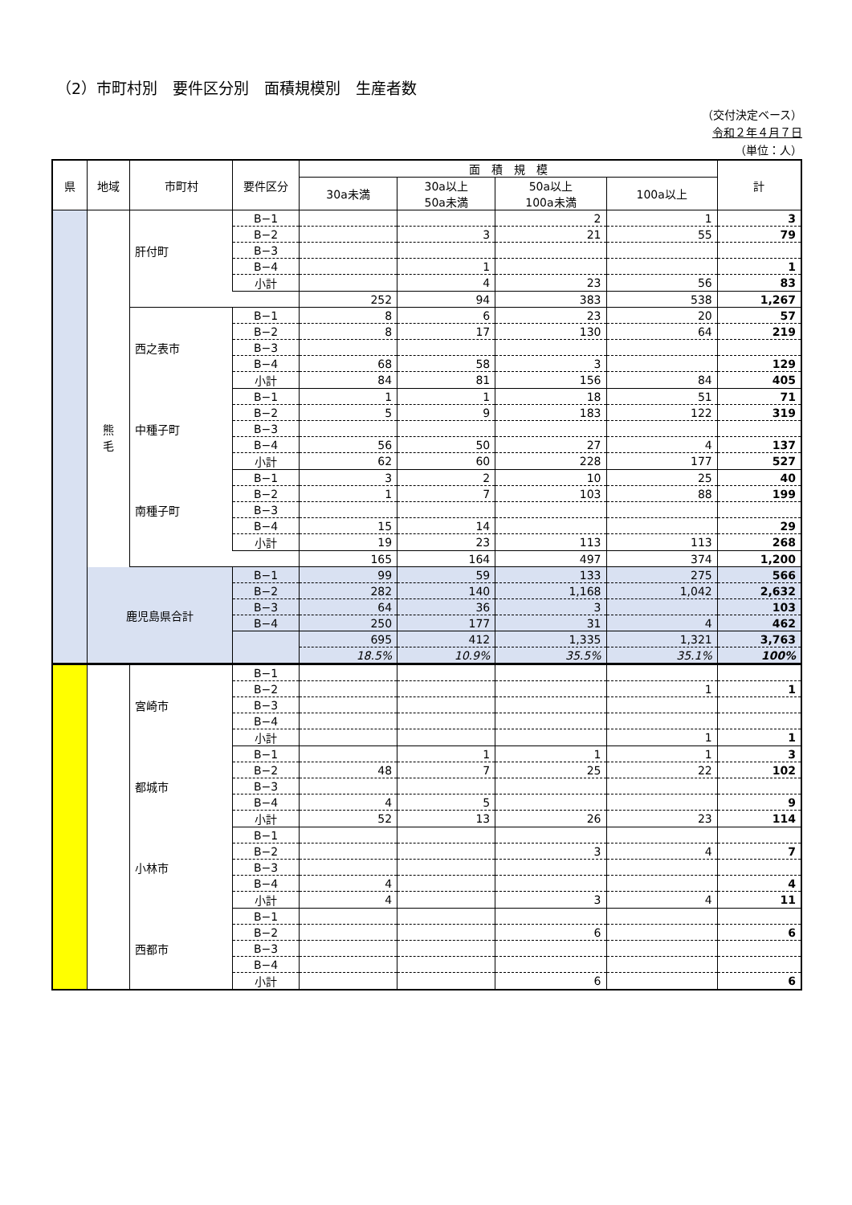（2）市町村別　要件区分別　面積規模別　生産者数
（交付決定ベース）
令和２年４月７日
（単位：人）
| 県 | 地域 | 市町村 | 要件区分 | 面 積 規 模 | | | | 計 |
| --- | --- | --- | --- | --- | --- | --- | --- | --- |
| | | | | 30a未満 | 30a以上 50a未満 | 50a以上 100a未満 | 100a以上 | |
| | | 肝付町 | B−1 | | | 2 | 1 | 3 |
| | | | B−2 | | 3 | 21 | 55 | 79 |
| | | | B−3 | | | | | |
| | | | B−4 | | 1 | | | 1 |
| | | | 小計 | | 4 | 23 | 56 | 83 |
| | | | | 252 | 94 | 383 | 538 | 1,267 |
| | 熊 毛 | 西之表市 | B−1 | 8 | 6 | 23 | 20 | 57 |
| | | | B−2 | 8 | 17 | 130 | 64 | 219 |
| | | | B−3 | | | | | |
| | | | B−4 | 68 | 58 | 3 | | 129 |
| | | | 小計 | 84 | 81 | 156 | 84 | 405 |
| | | 中種子町 | B−1 | 1 | 1 | 18 | 51 | 71 |
| | | | B−2 | 5 | 9 | 183 | 122 | 319 |
| | | | B−3 | | | | | |
| | | | B−4 | 56 | 50 | 27 | 4 | 137 |
| | | | 小計 | 62 | 60 | 228 | 177 | 527 |
| | | 南種子町 | B−1 | 3 | 2 | 10 | 25 | 40 |
| | | | B−2 | 1 | 7 | 103 | 88 | 199 |
| | | | B−3 | | | | | |
| | | | B−4 | 15 | 14 | | | 29 |
| | | | 小計 | 19 | 23 | 113 | 113 | 268 |
| | | | | 165 | 164 | 497 | 374 | 1,200 |
| | 鹿児島県合計 | | B−1 | 99 | 59 | 133 | 275 | 566 |
| | | | B−2 | 282 | 140 | 1,168 | 1,042 | 2,632 |
| | | | B−3 | 64 | 36 | 3 | | 103 |
| | | | B−4 | 250 | 177 | 31 | 4 | 462 |
| | | | | 695 | 412 | 1,335 | 1,321 | 3,763 |
| | | | | 18.5% | 10.9% | 35.5% | 35.1% | 100% |
| | | 宮崎市 | B−1 | | | | | |
| | | | B−2 | | | | 1 | 1 |
| | | | B−3 | | | | | |
| | | | B−4 | | | | | |
| | | | 小計 | | | | 1 | 1 |
| | | 都城市 | B−1 | | 1 | 1 | 1 | 3 |
| | | | B−2 | 48 | 7 | 25 | 22 | 102 |
| | | | B−3 | | | | | |
| | | | B−4 | 4 | 5 | | | 9 |
| | | | 小計 | 52 | 13 | 26 | 23 | 114 |
| | | 小林市 | B−1 | | | | | |
| | | | B−2 | | | 3 | 4 | 7 |
| | | | B−3 | | | | | |
| | | | B−4 | 4 | | | | 4 |
| | | | 小計 | 4 | | 3 | 4 | 11 |
| | | 西都市 | B−1 | | | | | |
| | | | B−2 | | | 6 | | 6 |
| | | | B−3 | | | | | |
| | | | B−4 | | | | | |
| | | | 小計 | | | 6 | | 6 |